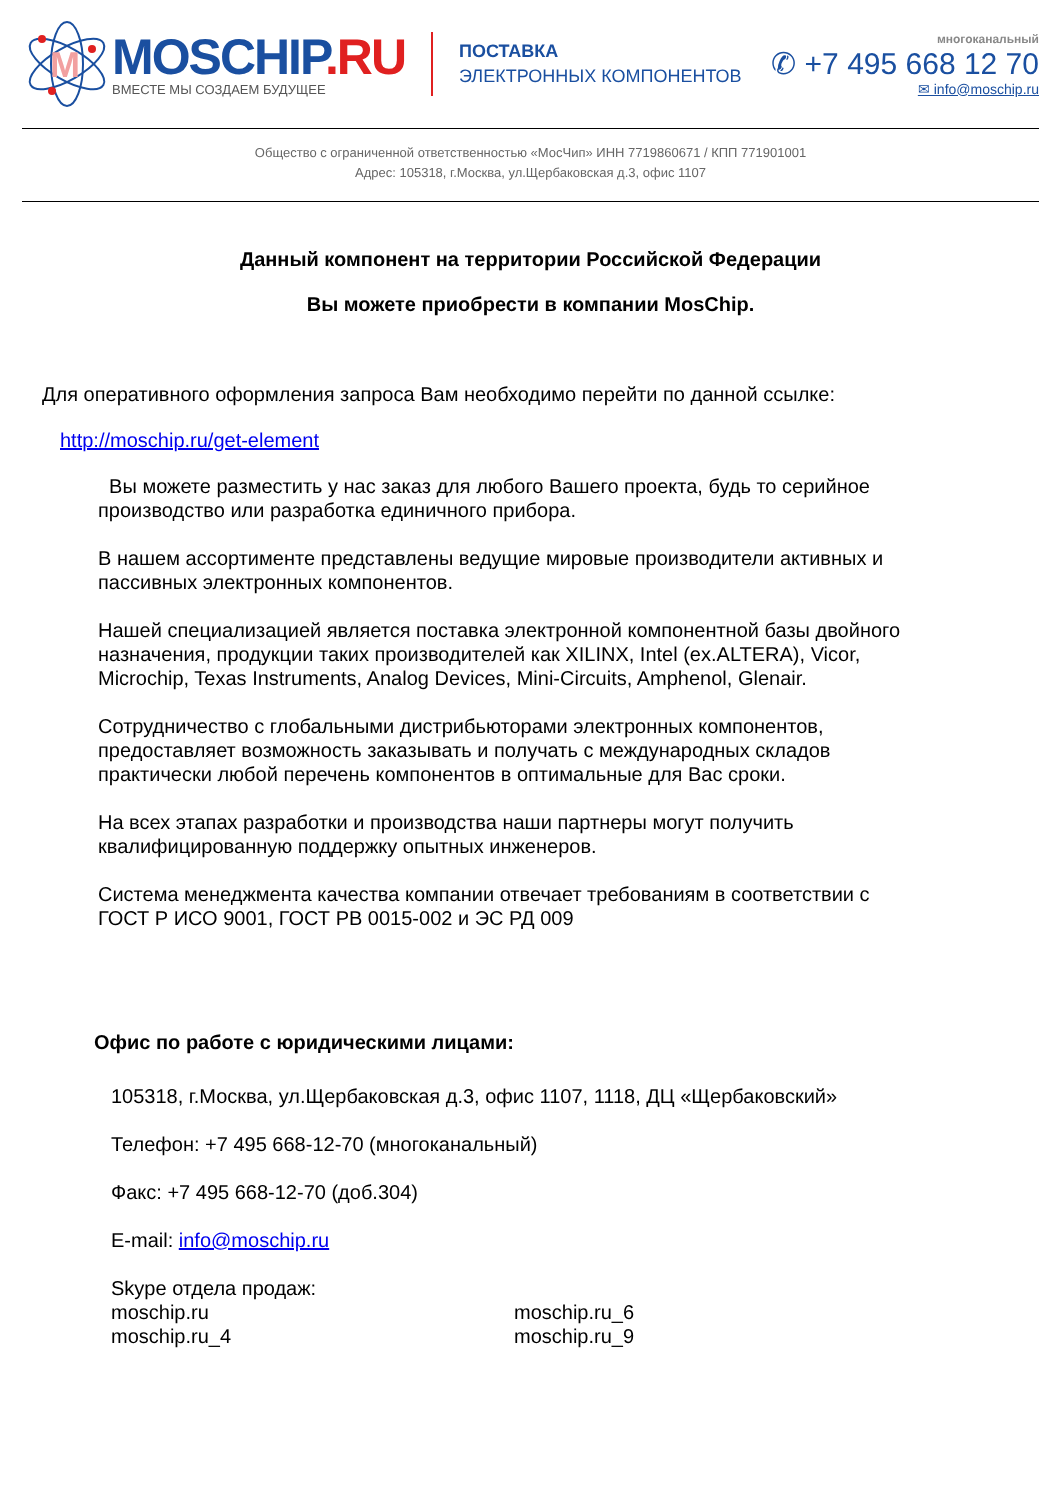M
MOSCHIP.RU
ВМЕСТЕ МЫ СОЗДАЕМ БУДУЩЕЕ
ПОСТАВКА
ЭЛЕКТРОННЫХ КОМПОНЕНТОВ
многоканальный
✆ +7 495 668 12 70
✉ info@moschip.ru
Общество с ограниченной ответственностью «МосЧип» ИНН 7719860671 / КПП 771901001
Адрес: 105318, г.Москва, ул.Щербаковская д.3, офис 1107
Данный компонент на территории Российской Федерации
Вы можете приобрести в компании MosChip.
Для оперативного оформления запроса Вам необходимо перейти по данной ссылке:
http://moschip.ru/get-element
Вы можете разместить у нас заказ для любого Вашего проекта, будь то серийное производство или разработка единичного прибора.
В нашем ассортименте представлены ведущие мировые производители активных и пассивных электронных компонентов.
Нашей специализацией является поставка электронной компонентной базы двойного назначения, продукции таких производителей как XILINX, Intel (ex.ALTERA), Vicor, Microchip, Texas Instruments, Analog Devices, Mini-Circuits, Amphenol, Glenair.
Сотрудничество с глобальными дистрибьюторами электронных компонентов, предоставляет возможность заказывать и получать с международных складов практически любой перечень компонентов в оптимальные для Вас сроки.
На всех этапах разработки и производства наши партнеры могут получить квалифицированную поддержку опытных инженеров.
Система менеджмента качества компании отвечает требованиям в соответствии с ГОСТ Р ИСО 9001, ГОСТ РВ 0015-002 и ЭС РД 009
Офис по работе с юридическими лицами:
105318, г.Москва, ул.Щербаковская д.3, офис 1107, 1118, ДЦ «Щербаковский»
Телефон: +7 495 668-12-70 (многоканальный)
Факс: +7 495 668-12-70 (доб.304)
E-mail: info@moschip.ru
Skype отдела продаж:
moschip.ru
moschip.ru_4
moschip.ru_6
moschip.ru_9